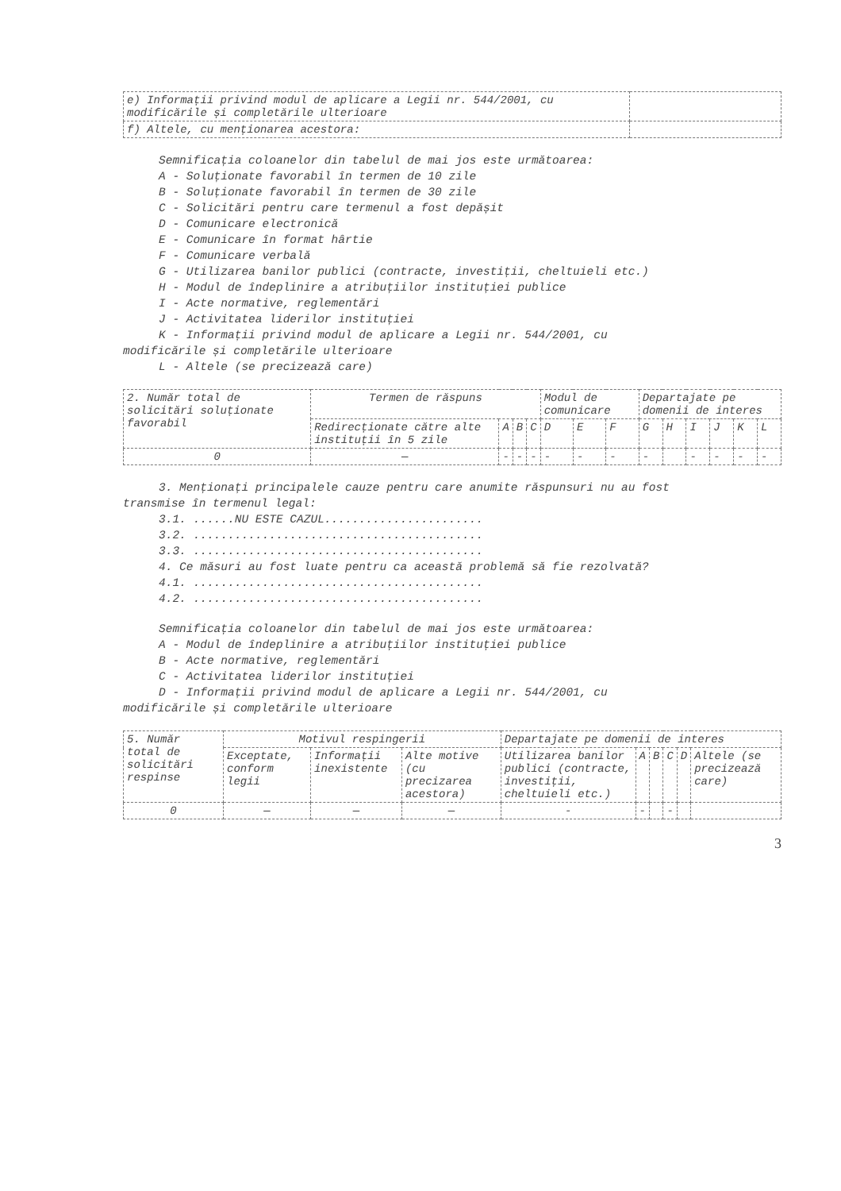| e) Informații privind modul de aplicare a Legii nr. 544/2001, cu modificările și completările ulterioare | |
| f) Altele, cu menționarea acestora: | |
Semnificația coloanelor din tabelul de mai jos este următoarea:
A - Soluționate favorabil în termen de 10 zile
B - Soluționate favorabil în termen de 30 zile
C - Solicitări pentru care termenul a fost depășit
D - Comunicare electronică
E - Comunicare în format hârtie
F - Comunicare verbală
G - Utilizarea banilor publici (contracte, investiții, cheltuieli etc.)
H - Modul de îndeplinire a atribuțiilor instituției publice
I - Acte normative, reglementări
J - Activitatea liderilor instituției
K - Informații privind modul de aplicare a Legii nr. 544/2001, cu
modificările și completările ulterioare
L - Altele (se precizează care)
| 2. Număr total de solicitări soluționate favorabil | Termen de răspuns | | | | Modul de comunicare | | | Departajate pe domenii de interes | | | | | |
| --- | --- | --- | --- | --- | --- | --- | --- | --- | --- | --- | --- | --- | --- |
| | Redirecționate către alte instituții în 5 zile | A | B | C | D | E | F | G | H | I | J | K | L |
| 0 | — | - | - | - | - | - | - | - | | - | - | - | - |
3. Menționați principalele cauze pentru care anumite răspunsuri nu au fost
transmise în termenul legal:
3.1. ......NU ESTE CAZUL.......................
3.2. ..........................................
3.3. ..........................................
4. Ce măsuri au fost luate pentru ca această problemă să fie rezolvată?
4.1. ..........................................
4.2. ..........................................
Semnificația coloanelor din tabelul de mai jos este următoarea:
A - Modul de îndeplinire a atribuțiilor instituției publice
B - Acte normative, reglementări
C - Activitatea liderilor instituției
D - Informații privind modul de aplicare a Legii nr. 544/2001, cu
modificările și completările ulterioare
| 5. Număr total de solicitări respinse | Motivul respingerii | | | Departajate pe domenii de interes | | | | | |
| --- | --- | --- | --- | --- | --- | --- | --- | --- | --- |
| | Exceptate, conform legii | Informații inexistente | Alte motive (cu precizarea acestora) | Utilizarea banilor publici (contracte, investiții, cheltuieli etc.) | A | B | C | D | Altele (se precizează care) |
| 0 | — | — | — | - | - | | - | | |
3